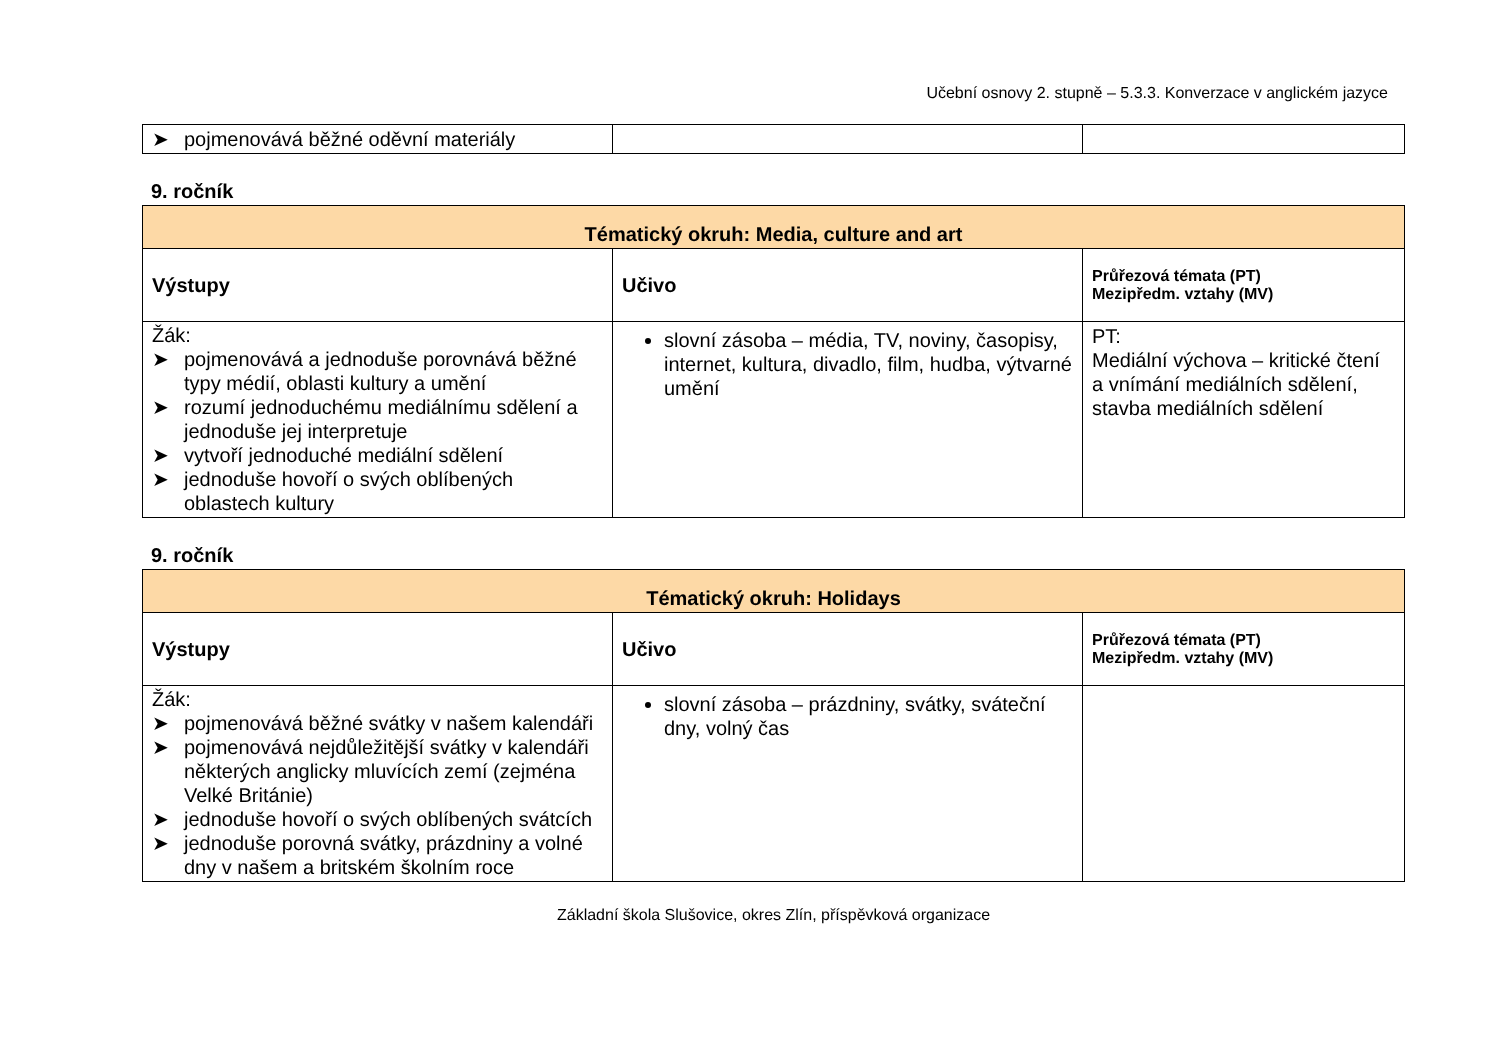Učební osnovy 2. stupně – 5.3.3. Konverzace v anglickém jazyce
| ➤ pojmenovává běžné oděvní materiály | | |
9. ročník
| Tématický okruh: Media, culture and art | | |
| Výstupy | Učivo | Průřezová témata (PT) Mezipředm. vztahy (MV) |
| Žák: ➤ pojmenovává a jednoduše porovnává běžné typy médií, oblasti kultury a umění ➤ rozumí jednoduchému mediálnímu sdělení a jednoduše jej interpretuje ➤ vytvoří jednoduché mediální sdělení ➤ jednoduše hovoří o svých oblíbených oblastech kultury | slovní zásoba – média, TV, noviny, časopisy, internet, kultura, divadlo, film, hudba, výtvarné umění | PT: Mediální výchova – kritické čtení a vnímání mediálních sdělení, stavba mediálních sdělení |
9. ročník
| Tématický okruh: Holidays | | |
| Výstupy | Učivo | Průřezová témata (PT) Mezipředm. vztahy (MV) |
| Žák: ➤ pojmenovává běžné svátky v našem kalendáři ➤ pojmenovává nejdůležitější svátky v kalendáři některých anglicky mluvících zemí (zejména Velké Británie) ➤ jednoduše hovoří o svých oblíbených svátcích ➤ jednoduše porovná svátky, prázdniny a volné dny v našem a britském školním roce | slovní zásoba – prázdniny, svátky, sváteční dny, volný čas | |
Základní škola Slušovice, okres Zlín, příspěvková organizace